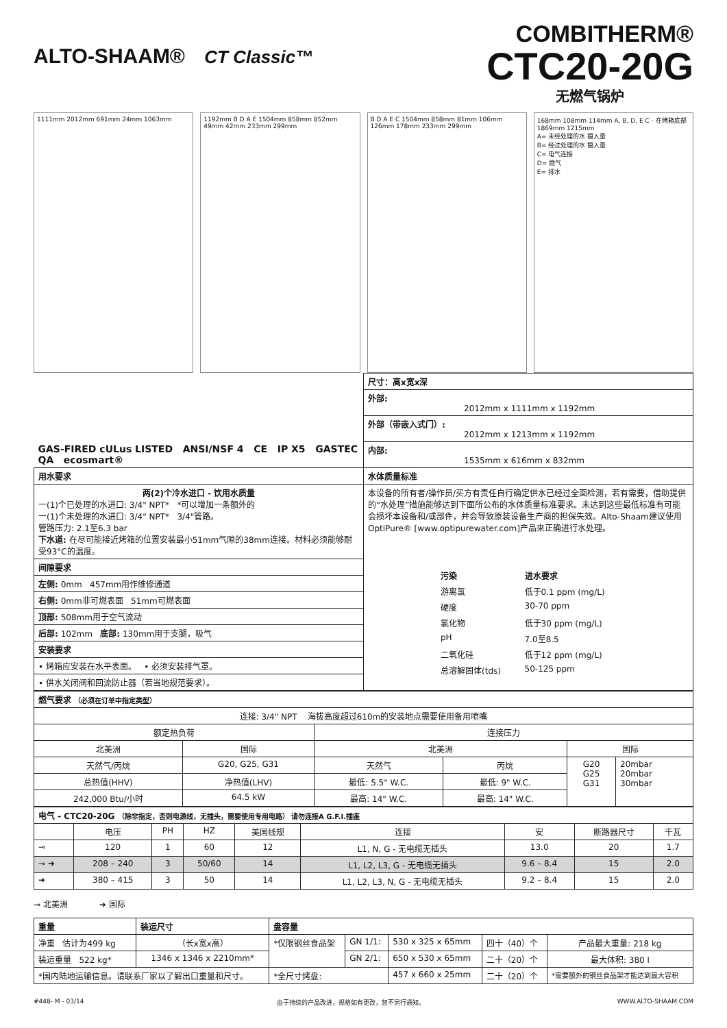ALTO-SHAAM® CT Classic™
COMBITHERM®
CTC20-20G
无燃气锅炉
1111mm 2012mm 691mm 24mm 1063mm
1192mm B D A E 1504mm 858mm 852mm 49mm 42mm 233mm 299mm
B D A E C 1504mm 858mm 81mm 106mm 126mm 178mm 233mm 299mm
168mm 108mm 114mm A, B, D, E C - 在烤箱底部 1869mm 1215mm
A= 未经处理的水 摄入量
B= 经过处理的水 摄入量
C= 电气连接
D= 燃气
E= 排水
| GAS-FIRED cULus LISTED ANSI/NSF 4 CE IP X5 GASTEC QA ecosmart® | 尺寸：高x宽x深 |
| | 外部: 2012mm x 1111mm x 1192mm |
| | 外部（带嵌入式门）: 2012mm x 1213mm x 1192mm |
| | 内部: 1535mm x 616mm x 832mm |
| 用水要求 | 水体质量标准 |
| 两(2)个冷水进口 - 饮用水质量 一(1)个已处理的水进口: 3/4" NPT* *可以增加一条额外的 一(1)个未处理的水进口: 3/4" NPT* 3/4"管路。 管路压力: 2.1至6.3 bar 下水道: 在尽可能接近烤箱的位置安装最小51mm气隙的38mm连接。材料必须能够耐受93°C的温度。 | 本设备的所有者/操作员/买方有责任自行确定供水已经过全面检测，若有需要，借助提供的“水处理”措施能够达到下面所公布的水体质量标准要求。未达到这些最低标准有可能会损坏本设备和/或部件，并会导致原装设备生产商的担保失效。Alto-Shaam建议使用OptiPure® [www.optipurewater.com]产品来正确进行水处理。 / 污染 / 进水要求 / / --- / --- / / 游离氯 / 低于0.1 ppm (mg/L) / / 硬度 / 30-70 ppm / / 氯化物 / 低于30 ppm (mg/L) / / pH / 7.0至8.5 / / 二氧化硅 / 低于12 ppm (mg/L) / / 总溶解固体(tds) / 50-125 ppm / |
| 间隙要求 | |
| 左侧: 0mm 457mm用作维修通道 | |
| 右侧: 0mm非可燃表面 51mm可燃表面 | |
| 顶部: 508mm用于空气流动 | |
| 后部: 102mm 底部: 130mm用于支腿，吸气 | |
| 安装要求 | |
| • 烤箱应安装在水平表面。 • 必须安装排气罩。 | |
| • 供水关闭阀和回流防止器（若当地规范要求）。 | |
| 燃气要求 （必须在订单中指定类型） | | | | | |
| --- | --- | --- | --- | --- | --- |
| 连接: 3/4" NPT 海拔高度超过610m的安装地点需要使用备用喷嘴 | | | | | |
| 额定热负荷 | | 连接压力 | | | |
| 北美洲 | 国际 | 北美洲 | | 国际 | |
| 天然气/丙烷 | G20, G25, G31 | 天然气 | 丙烷 | G20 G25 G31 | 20mbar 20mbar 30mbar |
| 总热值(HHV) | 净热值(LHV) | 最低: 5.5" W.C. | 最低: 9" W.C. | | |
| 242,000 Btu/小时 | 64.5 kW | 最高: 14" W.C. | 最高: 14" W.C. | | |
| 电气 - CTC20-20G （除非指定，否则电源线，无插头，需要使用专用电路） 请勿连接A G.F.I.插座 | | | | | | | | |
| --- | --- | --- | --- | --- | --- | --- | --- | --- |
| | 电压 | PH | HZ | 美国线规 | 连接 | 安 | 断路器尺寸 | 千瓦 |
| ⊸ | 120 | 1 | 60 | 12 | L1, N, G - 无电缆无插头 | 13.0 | 20 | 1.7 |
| ⊸ ➜ | 208 – 240 | 3 | 50/60 | 14 | L1, L2, L3, G - 无电缆无插头 | 9.6 – 8.4 | 15 | 2.0 |
| ➜ | 380 – 415 | 3 | 50 | 14 | L1, L2, L3, N, G - 无电缆无插头 | 9.2 – 8.4 | 15 | 2.0 |
⊸ 北美洲 ➜ 国际
| 重量 | 装运尺寸 | 盘容量 | | | | |
| --- | --- | --- | --- | --- | --- | --- |
| 净重 估计为499 kg | （长x宽x高） | *仅限钢丝食品架 | GN 1/1: | 530 x 325 x 65mm | 四十（40）个 | 产品最大重量: 218 kg |
| 装运重量 522 kg* | 1346 x 1346 x 2210mm* | | GN 2/1: | 650 x 530 x 65mm | 二十（20）个 | 最大体积: 380 l |
| *国内陆地运输信息。请联系厂家以了解出口重量和尺寸。 | | *全尺寸烤盘: | | 457 x 660 x 25mm | 二十（20）个 | *需要额外的钢丝食品架才能达到最大容积 |
#448- M - 03/14 由于持续的产品改进，规格如有更改，恕不另行通知。 WWW.ALTO-SHAAM.COM